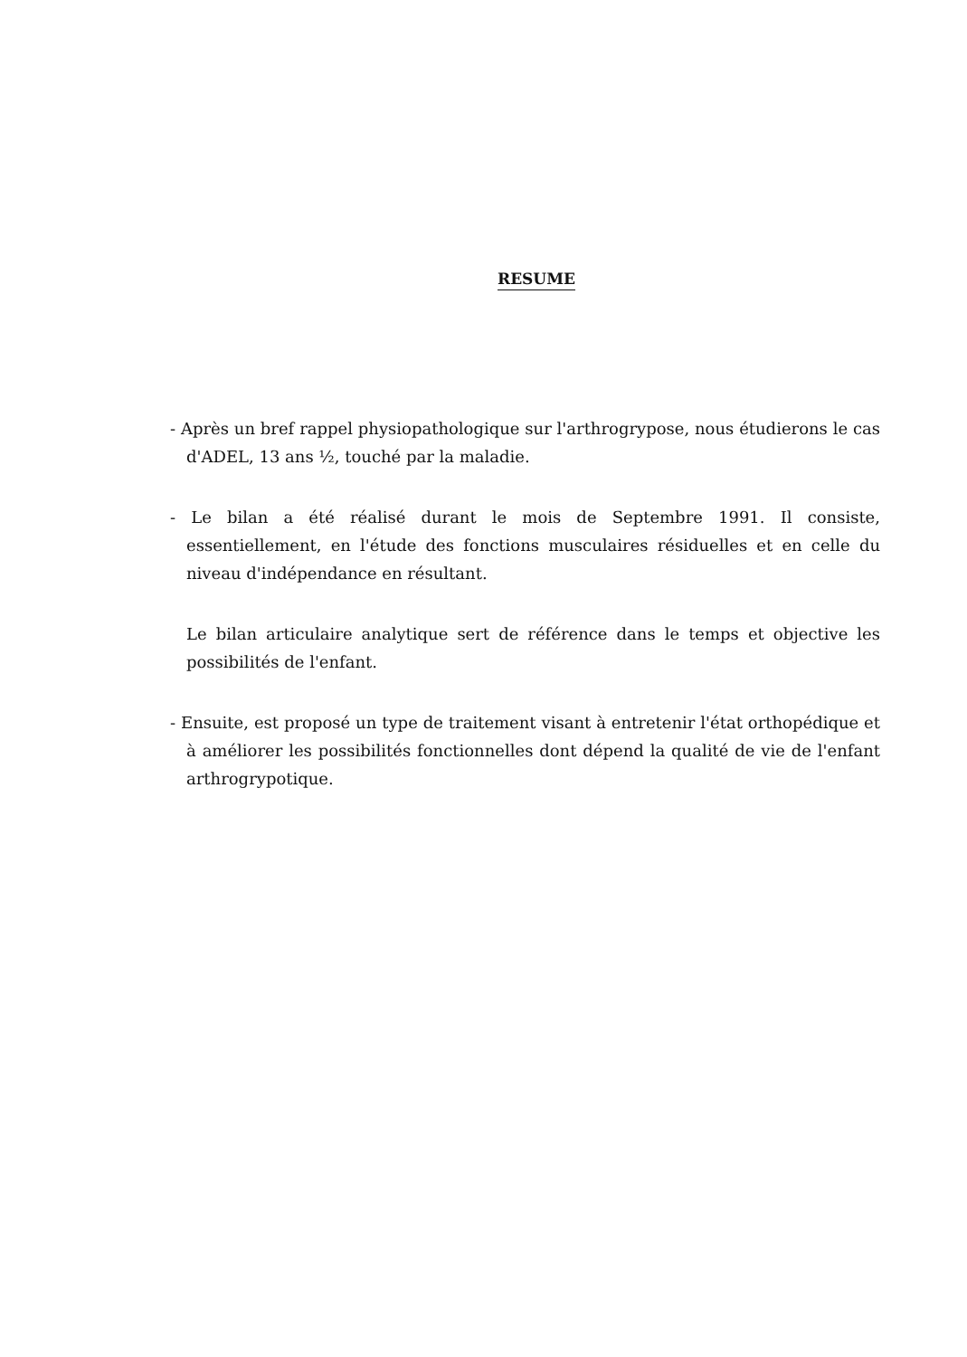RESUME
- Après un bref rappel physiopathologique sur l'arthrogrypose, nous étudierons le cas d'ADEL, 13 ans ½, touché par la maladie.
- Le bilan a été réalisé durant le mois de Septembre 1991. Il consiste, essentiellement, en l'étude des fonctions musculaires résiduelles et en celle du niveau d'indépendance en résultant.
Le bilan articulaire analytique sert de référence dans le temps et objective les possibilités de l'enfant.
- Ensuite, est proposé un type de traitement visant à entretenir l'état orthopédique et à améliorer les possibilités fonctionnelles dont dépend la qualité de vie de l'enfant arthrogrypotique.